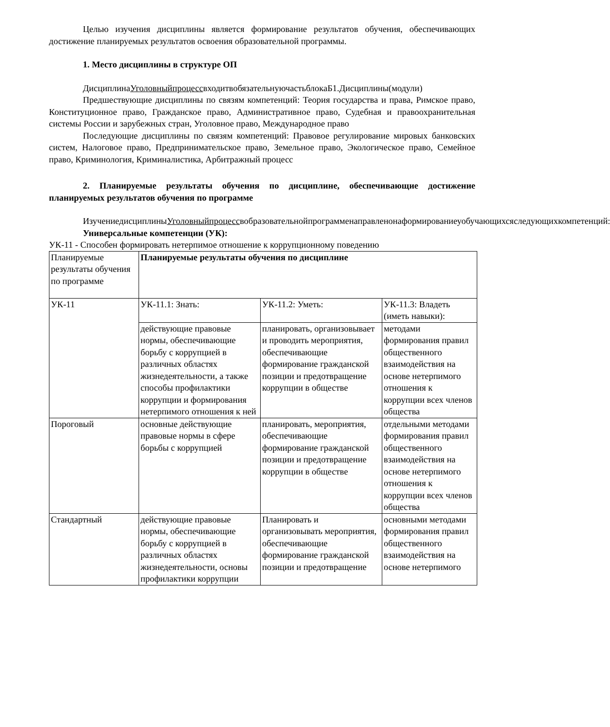Целью изучения дисциплины является формирование результатов обучения, обеспечивающих достижение планируемых результатов освоения образовательной программы.
1. Место дисциплины в структуре ОП
ДисциплинаУголовныйпроцессвходитвобязательнуючастьблокаБ1.Дисциплины(модули)
Предшествующие дисциплины по связям компетенций: Теория государства и права, Римское право, Конституционное право, Гражданское право, Административное право, Судебная и правоохранительная системы России и зарубежных стран, Уголовное право, Международное право
Последующие дисциплины по связям компетенций: Правовое регулирование мировых банковских систем, Налоговое право, Предпринимательское право, Земельное право, Экологическое право, Семейное право, Криминология, Криминалистика, Арбитражный процесс
2. Планируемые результаты обучения по дисциплине, обеспечивающие достижение планируемых результатов обучения по программе
ИзучениедисциплиныУголовныйпроцессвобразовательнойпрограмменаправленонаформированиеуобучающихсяследующихкомпетенций:
Универсальные компетенции (УК):
УК-11 - Способен формировать нетерпимое отношение к коррупционному поведению
| Планируемые результаты обучения по программе | Планируемые результаты обучения по дисциплине | | |
| УК-11 | УК-11.1: Знать: | УК-11.2: Уметь: | УК-11.3: Владеть (иметь навыки): |
| | действующие правовые нормы, обеспечивающие борьбу с коррупцией в различных областях жизнедеятельности, а также способы профилактики коррупции и формирования нетерпимого отношения к ней | планировать, организовывает и проводить мероприятия, обеспечивающие формирование гражданской позиции и предотвращение коррупции в обществе | методами формирования правил общественного взаимодействия на основе нетерпимого отношения к коррупции всех членов общества |
| Пороговый | основные действующие правовые нормы в сфере борьбы с коррупцией | планировать, мероприятия, обеспечивающие формирование гражданской позиции и предотвращение коррупции в обществе | отдельными методами формирования правил общественного взаимодействия на основе нетерпимого отношения к коррупции всех членов общества |
| Стандартный | действующие правовые нормы, обеспечивающие борьбу с коррупцией в различных областях жизнедеятельности, основы профилактики коррупции | Планировать и организовывать мероприятия, обеспечивающие формирование гражданской позиции и предотвращение | основными методами формирования правил общественного взаимодействия на основе нетерпимого |